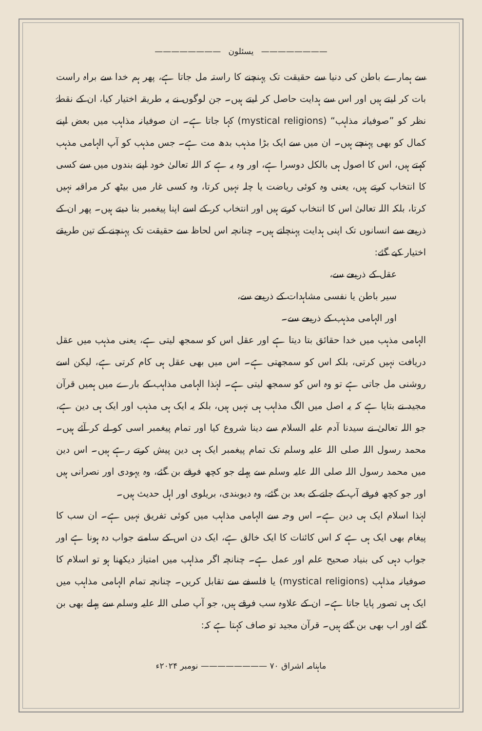———————— یسئلون ————————
سے ہمارے باطن کی دنیا سے حقیقت تک پہنچنے کا راستہ مل جاتا ہے، پھر ہم خدا سے براہ راست بات کر لیتے ہیں اور اس سے ہدایت حاصل کر لیتے ہیں۔ جن لوگوں نے یہ طریقہ اختیار کیا، ان کے نقطۂ نظر کو ”صوفیانہ مذاہب“ (mystical religions) کہا جاتا ہے۔ ان صوفیانہ مذاہب میں بعض اپنے کمال کو بھی پہنچے ہیں۔ ان میں سے ایک بڑا مذہب بدھ مت ہے۔ جس مذہب کو آپ الہامی مذہب کہتے ہیں، اس کا اصول ہی بالکل دوسرا ہے، اور وہ یہ ہے کہ اللہ تعالیٰ خود اپنے بندوں میں سے کسی کا انتخاب کرتے ہیں، یعنی وہ کوئی ریاضت یا چلہ نہیں کرتا، وہ کسی غار میں بیٹھ کر مراقبہ نہیں کرتا، بلکہ اللہ تعالیٰ اس کا انتخاب کرتے ہیں اور انتخاب کر کے اسے اپنا پیغمبر بنا دیتے ہیں۔ پھر ان کے ذریعے سے انسانوں تک اپنی ہدایت پہنچاتے ہیں۔ چنانچہ اس لحاظ سے حقیقت تک پہنچنے کے تین طریقے اختیار کیے گئے:
عقل کے ذریعے سے،
سیر باطن یا نفسی مشاہدات کے ذریعے سے،
اور الہامی مذہب کے ذریعے سے۔
الہامی مذہب میں خدا حقائق بتا دیتا ہے اور عقل اس کو سمجھ لیتی ہے، یعنی مذہب میں عقل دریافت نہیں کرتی، بلکہ اس کو سمجھتی ہے۔ اس میں بھی عقل ہی کام کرتی ہے، لیکن اسے روشنی مل جاتی ہے تو وہ اس کو سمجھ لیتی ہے۔ لہٰذا الہامی مذاہب کے بارے میں ہمیں قرآن مجید نے بتایا ہے کہ یہ اصل میں الگ مذاہب ہی نہیں ہیں، بلکہ یہ ایک ہی مذہب اور ایک ہی دین ہے، جو اللہ تعالیٰ نے سیدنا آدم علیہ السلام سے دینا شروع کیا اور تمام پیغمبر اسی کو لے کر آئے ہیں۔ محمد رسول اللہ صلی اللہ علیہ وسلم تک تمام پیغمبر ایک ہی دین پیش کرتے رہے ہیں۔ اس دین میں محمد رسول اللہ صلی اللہ علیہ وسلم سے پہلے جو کچھ فرقے بن گئے، وہ یہودی اور نصرانی ہیں اور جو کچھ فرقے آپ کے جانے کے بعد بن گئے، وہ دیوبندی، بریلوی اور اہل حدیث ہیں۔
لہٰذا اسلام ایک ہی دین ہے۔ اس وجہ سے الہامی مذاہب میں کوئی تفریق نہیں ہے۔ ان سب کا پیغام بھی ایک ہی ہے کہ اس کائنات کا ایک خالق ہے، ایک دن اس کے سامنے جواب دہ ہونا ہے اور جواب دہی کی بنیاد صحیح علم اور عمل ہے۔ چنانچہ اگر مذاہب میں امتیاز دیکھنا ہو تو اسلام کا صوفیانہ مذاہب (mystical religions) یا فلسفے سے تقابل کریں۔ چنانچہ تمام الہامی مذاہب میں ایک ہی تصور پایا جاتا ہے۔ ان کے علاوہ سب فرقے ہیں، جو آپ صلی اللہ علیہ وسلم سے پہلے بھی بن گئے اور اب بھی بن گئے ہیں۔ قرآن مجید تو صاف کہتا ہے کہ:
ماہنامہ اشراق ۷۰ ———————— نومبر ۲۰۲۴ء